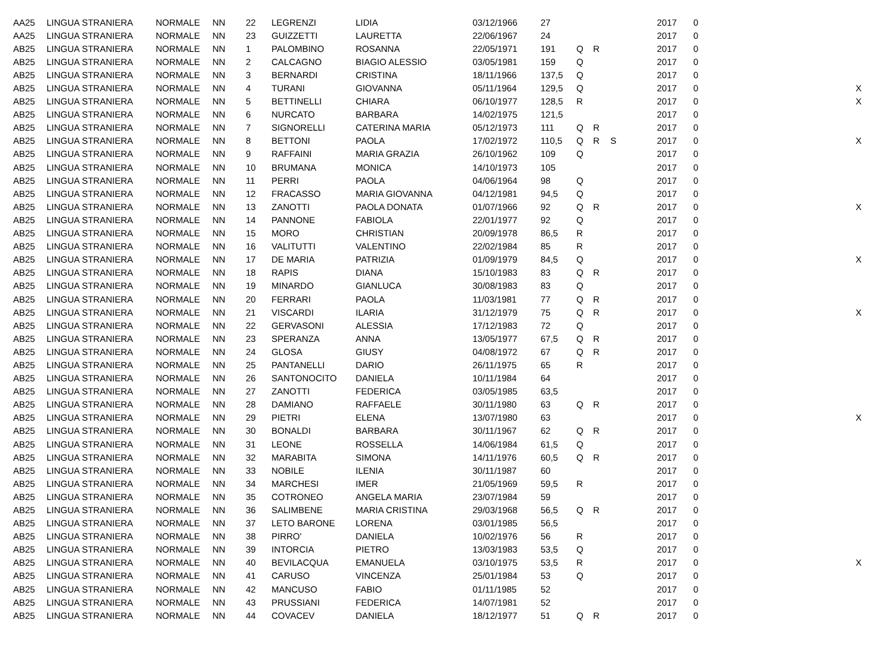| AA25 | LINGUA STRANIERA | NORMALE | NN | 22 | LEGRENZI | LIDIA | 03/12/1966 | 27 | | | | 2017 | 0 | |
| AA25 | LINGUA STRANIERA | NORMALE | NN | 23 | GUIZZETTI | LAURETTA | 22/06/1967 | 24 | | | | 2017 | 0 | |
| AB25 | LINGUA STRANIERA | NORMALE | NN | 1 | PALOMBINO | ROSANNA | 22/05/1971 | 191 | Q | R | | 2017 | 0 | |
| AB25 | LINGUA STRANIERA | NORMALE | NN | 2 | CALCAGNO | BIAGIO ALESSIO | 03/05/1981 | 159 | Q | | | 2017 | 0 | |
| AB25 | LINGUA STRANIERA | NORMALE | NN | 3 | BERNARDI | CRISTINA | 18/11/1966 | 137,5 | Q | | | 2017 | 0 | |
| AB25 | LINGUA STRANIERA | NORMALE | NN | 4 | TURANI | GIOVANNA | 05/11/1964 | 129,5 | Q | | | 2017 | 0 | X |
| AB25 | LINGUA STRANIERA | NORMALE | NN | 5 | BETTINELLI | CHIARA | 06/10/1977 | 128,5 | R | | | 2017 | 0 | X |
| AB25 | LINGUA STRANIERA | NORMALE | NN | 6 | NURCATO | BARBARA | 14/02/1975 | 121,5 | | | | 2017 | 0 | |
| AB25 | LINGUA STRANIERA | NORMALE | NN | 7 | SIGNORELLI | CATERINA MARIA | 05/12/1973 | 111 | Q | R | | 2017 | 0 | |
| AB25 | LINGUA STRANIERA | NORMALE | NN | 8 | BETTONI | PAOLA | 17/02/1972 | 110,5 | Q | R | S | 2017 | 0 | X |
| AB25 | LINGUA STRANIERA | NORMALE | NN | 9 | RAFFAINI | MARIA GRAZIA | 26/10/1962 | 109 | Q | | | 2017 | 0 | |
| AB25 | LINGUA STRANIERA | NORMALE | NN | 10 | BRUMANA | MONICA | 14/10/1973 | 105 | | | | 2017 | 0 | |
| AB25 | LINGUA STRANIERA | NORMALE | NN | 11 | PERRI | PAOLA | 04/06/1964 | 98 | Q | | | 2017 | 0 | |
| AB25 | LINGUA STRANIERA | NORMALE | NN | 12 | FRACASSO | MARIA GIOVANNA | 04/12/1981 | 94,5 | Q | | | 2017 | 0 | |
| AB25 | LINGUA STRANIERA | NORMALE | NN | 13 | ZANOTTI | PAOLA DONATA | 01/07/1966 | 92 | Q | R | | 2017 | 0 | X |
| AB25 | LINGUA STRANIERA | NORMALE | NN | 14 | PANNONE | FABIOLA | 22/01/1977 | 92 | Q | | | 2017 | 0 | |
| AB25 | LINGUA STRANIERA | NORMALE | NN | 15 | MORO | CHRISTIAN | 20/09/1978 | 86,5 | R | | | 2017 | 0 | |
| AB25 | LINGUA STRANIERA | NORMALE | NN | 16 | VALITUTTI | VALENTINO | 22/02/1984 | 85 | R | | | 2017 | 0 | |
| AB25 | LINGUA STRANIERA | NORMALE | NN | 17 | DE MARIA | PATRIZIA | 01/09/1979 | 84,5 | Q | | | 2017 | 0 | X |
| AB25 | LINGUA STRANIERA | NORMALE | NN | 18 | RAPIS | DIANA | 15/10/1983 | 83 | Q | R | | 2017 | 0 | |
| AB25 | LINGUA STRANIERA | NORMALE | NN | 19 | MINARDO | GIANLUCA | 30/08/1983 | 83 | Q | | | 2017 | 0 | |
| AB25 | LINGUA STRANIERA | NORMALE | NN | 20 | FERRARI | PAOLA | 11/03/1981 | 77 | Q | R | | 2017 | 0 | |
| AB25 | LINGUA STRANIERA | NORMALE | NN | 21 | VISCARDI | ILARIA | 31/12/1979 | 75 | Q | R | | 2017 | 0 | X |
| AB25 | LINGUA STRANIERA | NORMALE | NN | 22 | GERVASONI | ALESSIA | 17/12/1983 | 72 | Q | | | 2017 | 0 | |
| AB25 | LINGUA STRANIERA | NORMALE | NN | 23 | SPERANZA | ANNA | 13/05/1977 | 67,5 | Q | R | | 2017 | 0 | |
| AB25 | LINGUA STRANIERA | NORMALE | NN | 24 | GLOSA | GIUSY | 04/08/1972 | 67 | Q | R | | 2017 | 0 | |
| AB25 | LINGUA STRANIERA | NORMALE | NN | 25 | PANTANELLI | DARIO | 26/11/1975 | 65 | R | | | 2017 | 0 | |
| AB25 | LINGUA STRANIERA | NORMALE | NN | 26 | SANTONOCITO | DANIELA | 10/11/1984 | 64 | | | | 2017 | 0 | |
| AB25 | LINGUA STRANIERA | NORMALE | NN | 27 | ZANOTTI | FEDERICA | 03/05/1985 | 63,5 | | | | 2017 | 0 | |
| AB25 | LINGUA STRANIERA | NORMALE | NN | 28 | DAMIANO | RAFFAELE | 30/11/1980 | 63 | Q | R | | 2017 | 0 | |
| AB25 | LINGUA STRANIERA | NORMALE | NN | 29 | PIETRI | ELENA | 13/07/1980 | 63 | | | | 2017 | 0 | X |
| AB25 | LINGUA STRANIERA | NORMALE | NN | 30 | BONALDI | BARBARA | 30/11/1967 | 62 | Q | R | | 2017 | 0 | |
| AB25 | LINGUA STRANIERA | NORMALE | NN | 31 | LEONE | ROSSELLA | 14/06/1984 | 61,5 | Q | | | 2017 | 0 | |
| AB25 | LINGUA STRANIERA | NORMALE | NN | 32 | MARABITA | SIMONA | 14/11/1976 | 60,5 | Q | R | | 2017 | 0 | |
| AB25 | LINGUA STRANIERA | NORMALE | NN | 33 | NOBILE | ILENIA | 30/11/1987 | 60 | | | | 2017 | 0 | |
| AB25 | LINGUA STRANIERA | NORMALE | NN | 34 | MARCHESI | IMER | 21/05/1969 | 59,5 | R | | | 2017 | 0 | |
| AB25 | LINGUA STRANIERA | NORMALE | NN | 35 | COTRONEO | ANGELA MARIA | 23/07/1984 | 59 | | | | 2017 | 0 | |
| AB25 | LINGUA STRANIERA | NORMALE | NN | 36 | SALIMBENE | MARIA CRISTINA | 29/03/1968 | 56,5 | Q | R | | 2017 | 0 | |
| AB25 | LINGUA STRANIERA | NORMALE | NN | 37 | LETO BARONE | LORENA | 03/01/1985 | 56,5 | | | | 2017 | 0 | |
| AB25 | LINGUA STRANIERA | NORMALE | NN | 38 | PIRRO' | DANIELA | 10/02/1976 | 56 | R | | | 2017 | 0 | |
| AB25 | LINGUA STRANIERA | NORMALE | NN | 39 | INTORCIA | PIETRO | 13/03/1983 | 53,5 | Q | | | 2017 | 0 | |
| AB25 | LINGUA STRANIERA | NORMALE | NN | 40 | BEVILACQUA | EMANUELA | 03/10/1975 | 53,5 | R | | | 2017 | 0 | X |
| AB25 | LINGUA STRANIERA | NORMALE | NN | 41 | CARUSO | VINCENZA | 25/01/1984 | 53 | Q | | | 2017 | 0 | |
| AB25 | LINGUA STRANIERA | NORMALE | NN | 42 | MANCUSO | FABIO | 01/11/1985 | 52 | | | | 2017 | 0 | |
| AB25 | LINGUA STRANIERA | NORMALE | NN | 43 | PRUSSIANI | FEDERICA | 14/07/1981 | 52 | | | | 2017 | 0 | |
| AB25 | LINGUA STRANIERA | NORMALE | NN | 44 | COVACEV | DANIELA | 18/12/1977 | 51 | Q | R | | 2017 | 0 | |